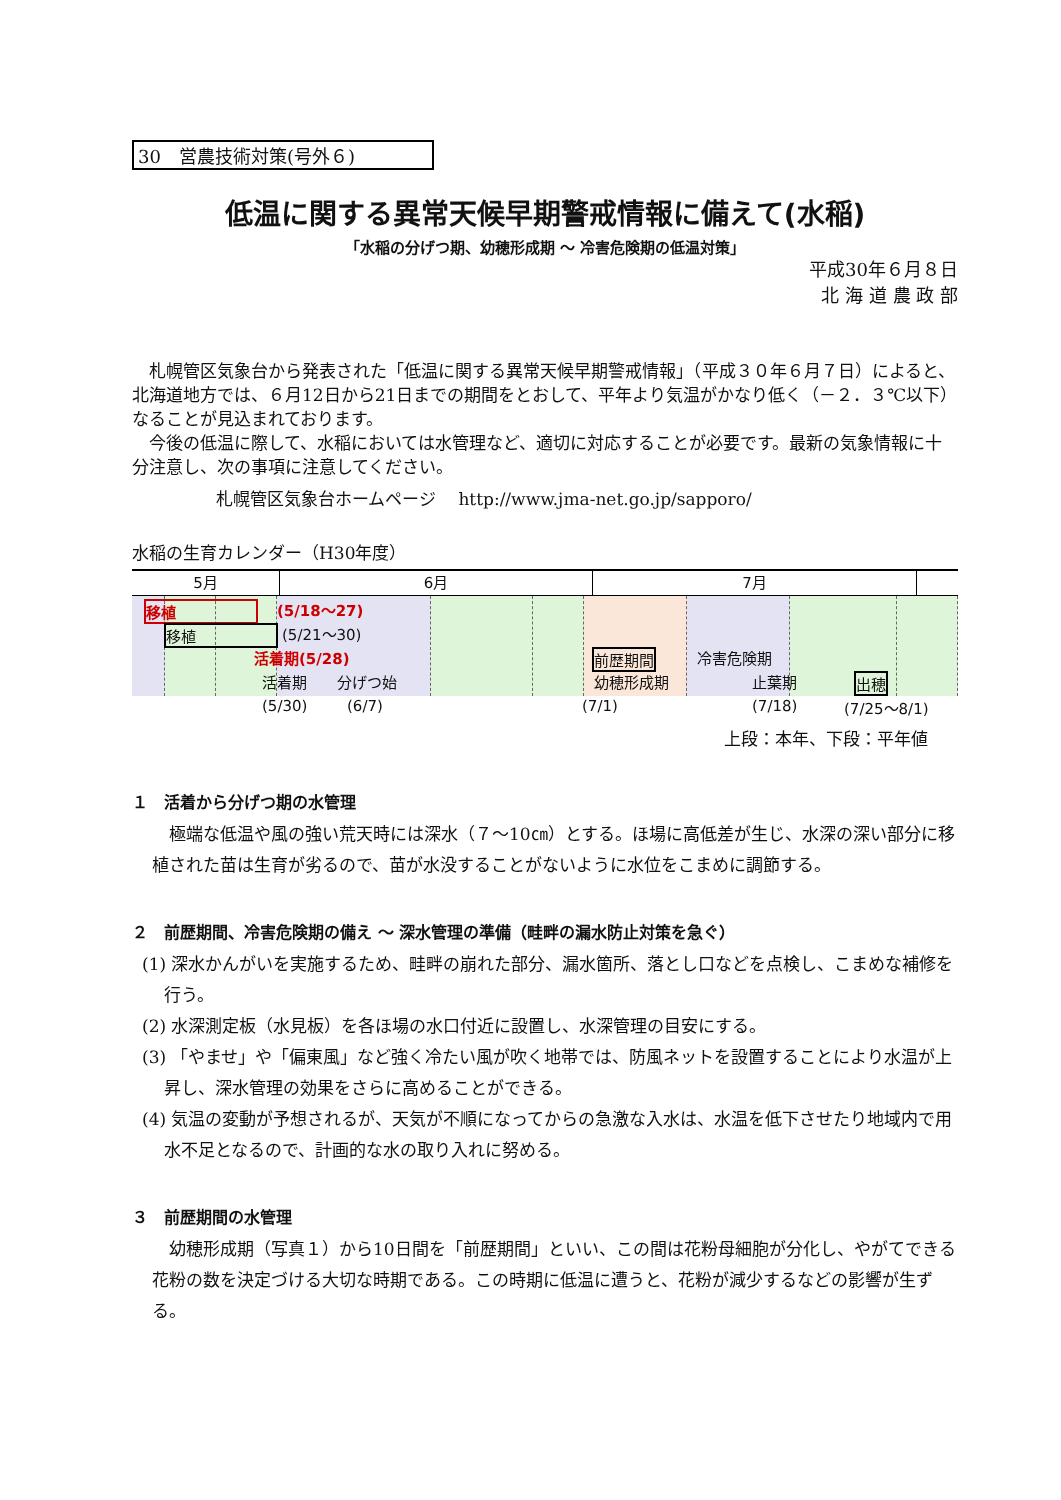30　営農技術対策(号外６)
低温に関する異常天候早期警戒情報に備えて(水稲)
「水稲の分げつ期、幼穂形成期 ～ 冷害危険期の低温対策」
平成30年６月８日
北 海 道 農 政 部
　札幌管区気象台から発表された「低温に関する異常天候早期警戒情報」（平成３０年６月７日）によると、北海道地方では、６月12日から21日までの期間をとおして、平年より気温がかなり低く（－２．３℃以下）なることが見込まれております。
　今後の低温に際して、水稲においては水管理など、適切に対応することが必要です。最新の気象情報に十分注意し、次の事項に注意してください。
札幌管区気象台ホームページ　 http://www.jma-net.go.jp/sapporo/
水稲の生育カレンダー（H30年度）
5月 6月 7月
移植 (5/18～27)
移植 (5/21～30)
活着期(5/28) 前歴期間 冷害危険期
活着期 分げつ始 幼穂形成期 止葉期 出穂
(5/30) (6/7) (7/1) (7/18) (7/25～8/1)
上段：本年、下段：平年値
１　活着から分げつ期の水管理
　極端な低温や風の強い荒天時には深水（７～10㎝）とする。ほ場に高低差が生じ、水深の深い部分に移植された苗は生育が劣るので、苗が水没することがないように水位をこまめに調節する。
２　前歴期間、冷害危険期の備え ～ 深水管理の準備（畦畔の漏水防止対策を急ぐ）
(1) 深水かんがいを実施するため、畦畔の崩れた部分、漏水箇所、落とし口などを点検し、こまめな補修を行う。
(2) 水深測定板（水見板）を各ほ場の水口付近に設置し、水深管理の目安にする。
(3) 「やませ」や「偏東風」など強く冷たい風が吹く地帯では、防風ネットを設置することにより水温が上昇し、深水管理の効果をさらに高めることができる。
(4) 気温の変動が予想されるが、天気が不順になってからの急激な入水は、水温を低下させたり地域内で用水不足となるので、計画的な水の取り入れに努める。
３　前歴期間の水管理
　幼穂形成期（写真１）から10日間を「前歴期間」といい、この間は花粉母細胞が分化し、やがてできる花粉の数を決定づける大切な時期である。この時期に低温に遭うと、花粉が減少するなどの影響が生ずる。